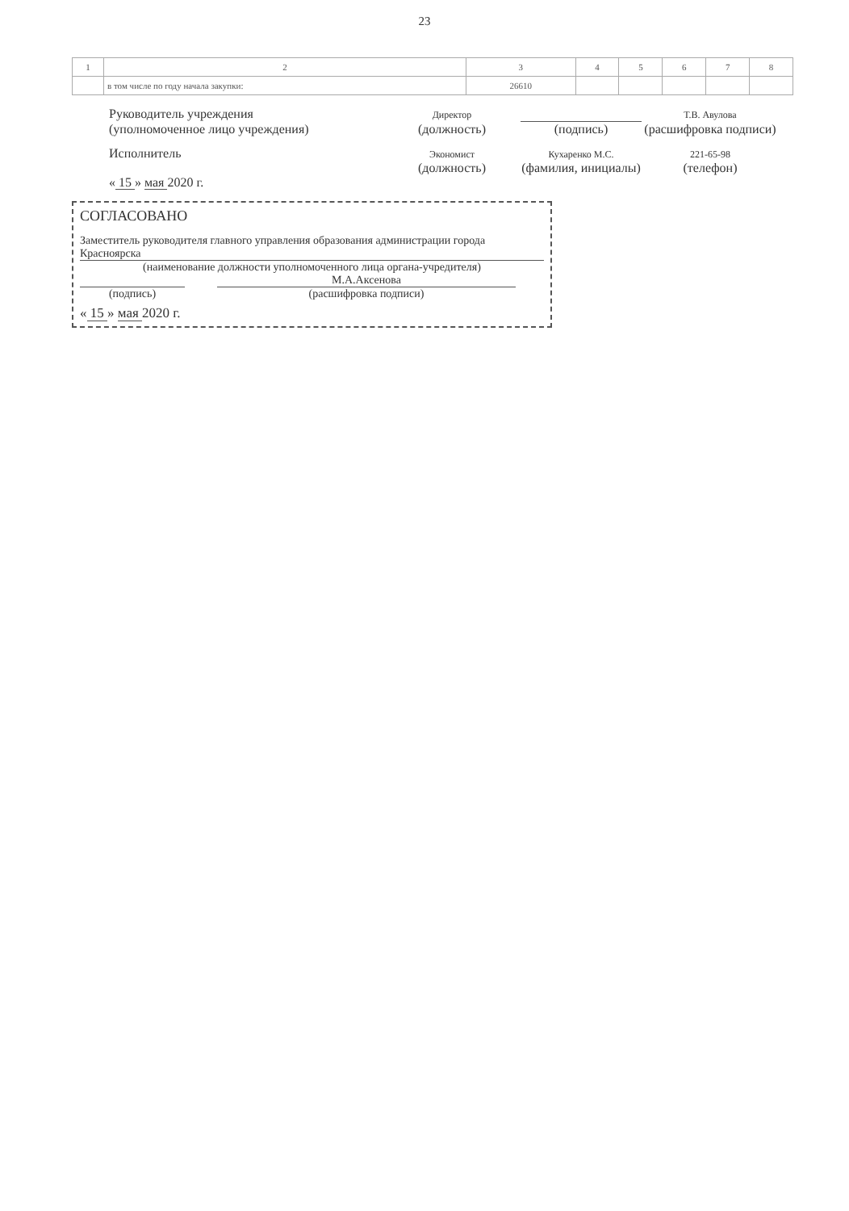23
| 1 | 2 | 3 | 4 | 5 | 6 | 7 | 8 |
| | в том числе по году начала закупки: | 26610 | | | | | |
Руководитель учреждения
Директор Т.В. Авулова
(уполномоченное лицо учреждения) (должность) (подпись) (расшифровка подписи)
Исполнитель
Экономист Кухаренко М.С. 221-65-98
(должность) (фамилия, инициалы)
(телефон)
« 15 » мая 2020 г.
СОГЛАСОВАНО
Заместитель руководителя главного управления образования администрации города Красноярска
(наименование должности уполномоченного лица органа-учредителя)
М.А.Аксенова
(подпись) (расшифровка подписи)
« 15 » мая 2020 г.